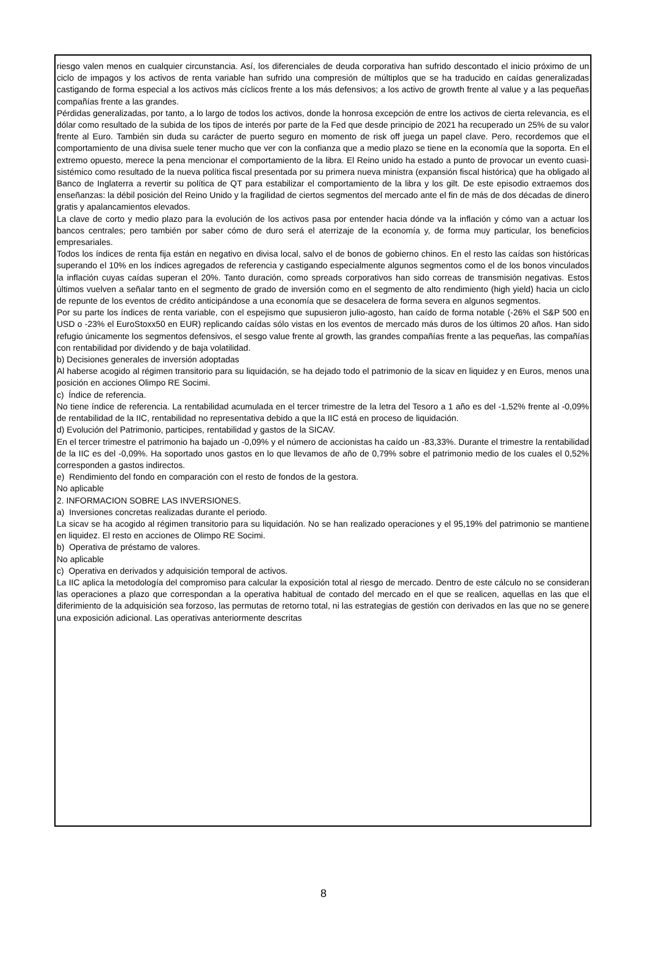riesgo valen menos en cualquier circunstancia. Así, los diferenciales de deuda corporativa han sufrido descontado el inicio próximo de un ciclo de impagos y los activos de renta variable han sufrido una compresión de múltiplos que se ha traducido en caídas generalizadas castigando de forma especial a los activos más cíclicos frente a los más defensivos; a los activo de growth frente al value y a las pequeñas compañías frente a las grandes.
Pérdidas generalizadas, por tanto, a lo largo de todos los activos, donde la honrosa excepción de entre los activos de cierta relevancia, es el dólar como resultado de la subida de los tipos de interés por parte de la Fed que desde principio de 2021 ha recuperado un 25% de su valor frente al Euro. También sin duda su carácter de puerto seguro en momento de risk off juega un papel clave. Pero, recordemos que el comportamiento de una divisa suele tener mucho que ver con la confianza que a medio plazo se tiene en la economía que la soporta. En el extremo opuesto, merece la pena mencionar el comportamiento de la libra. El Reino unido ha estado a punto de provocar un evento cuasi-sistémico como resultado de la nueva política fiscal presentada por su primera nueva ministra (expansión fiscal histórica) que ha obligado al Banco de Inglaterra a revertir su política de QT para estabilizar el comportamiento de la libra y los gilt. De este episodio extraemos dos enseñanzas: la débil posición del Reino Unido y la fragilidad de ciertos segmentos del mercado ante el fin de más de dos décadas de dinero gratis y apalancamientos elevados.
La clave de corto y medio plazo para la evolución de los activos pasa por entender hacia dónde va la inflación y cómo van a actuar los bancos centrales; pero también por saber cómo de duro será el aterrizaje de la economía y, de forma muy particular, los beneficios empresariales.
Todos los índices de renta fija están en negativo en divisa local, salvo el de bonos de gobierno chinos. En el resto las caídas son históricas superando el 10% en los índices agregados de referencia y castigando especialmente algunos segmentos como el de los bonos vinculados la inflación cuyas caídas superan el 20%. Tanto duración, como spreads corporativos han sido correas de transmisión negativas. Estos últimos vuelven a señalar tanto en el segmento de grado de inversión como en el segmento de alto rendimiento (high yield) hacia un ciclo de repunte de los eventos de crédito anticipándose a una economía que se desacelera de forma severa en algunos segmentos.
Por su parte los índices de renta variable, con el espejismo que supusieron julio-agosto, han caído de forma notable (-26% el S&P 500 en USD o -23% el EuroStoxx50 en EUR) replicando caídas sólo vistas en los eventos de mercado más duros de los últimos 20 años. Han sido refugio únicamente los segmentos defensivos, el sesgo value frente al growth, las grandes compañías frente a las pequeñas, las compañías con rentabilidad por dividendo y de baja volatilidad.
b) Decisiones generales de inversión adoptadas
Al haberse acogido al régimen transitorio para su liquidación, se ha dejado todo el patrimonio de la sicav en liquidez y en Euros, menos una posición en acciones Olimpo RE Socimi.
c) Índice de referencia.
No tiene índice de referencia. La rentabilidad acumulada en el tercer trimestre de la letra del Tesoro a 1 año es del -1,52% frente al -0,09% de rentabilidad de la IIC, rentabilidad no representativa debido a que la IIC está en proceso de liquidación.
d) Evolución del Patrimonio, participes, rentabilidad y gastos de la SICAV.
En el tercer trimestre el patrimonio ha bajado un -0,09% y el número de accionistas ha caído un -83,33%. Durante el trimestre la rentabilidad de la IIC es del -0,09%. Ha soportado unos gastos en lo que llevamos de año de 0,79% sobre el patrimonio medio de los cuales el 0,52% corresponden a gastos indirectos.
e) Rendimiento del fondo en comparación con el resto de fondos de la gestora.
No aplicable
2. INFORMACION SOBRE LAS INVERSIONES.
a) Inversiones concretas realizadas durante el periodo.
La sicav se ha acogido al régimen transitorio para su liquidación. No se han realizado operaciones y el 95,19% del patrimonio se mantiene en liquidez. El resto en acciones de Olimpo RE Socimi.
b) Operativa de préstamo de valores.
No aplicable
c) Operativa en derivados y adquisición temporal de activos.
La IIC aplica la metodología del compromiso para calcular la exposición total al riesgo de mercado. Dentro de este cálculo no se consideran las operaciones a plazo que correspondan a la operativa habitual de contado del mercado en el que se realicen, aquellas en las que el diferimiento de la adquisición sea forzoso, las permutas de retorno total, ni las estrategias de gestión con derivados en las que no se genere una exposición adicional. Las operativas anteriormente descritas
8